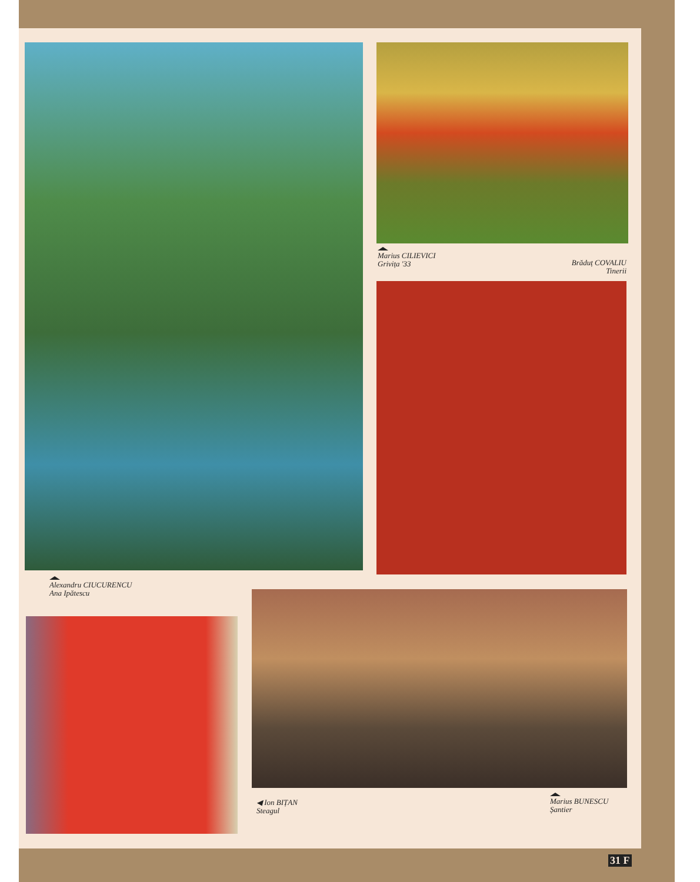Marius CILIEVICI
Grivița '33
Brăduț COVALIU
Tinerii
Alexandru CIUCURENCU
Ana Ipătescu
◀ Ion BIȚAN
Steagul
Marius BUNESCU
Șantier
31 F